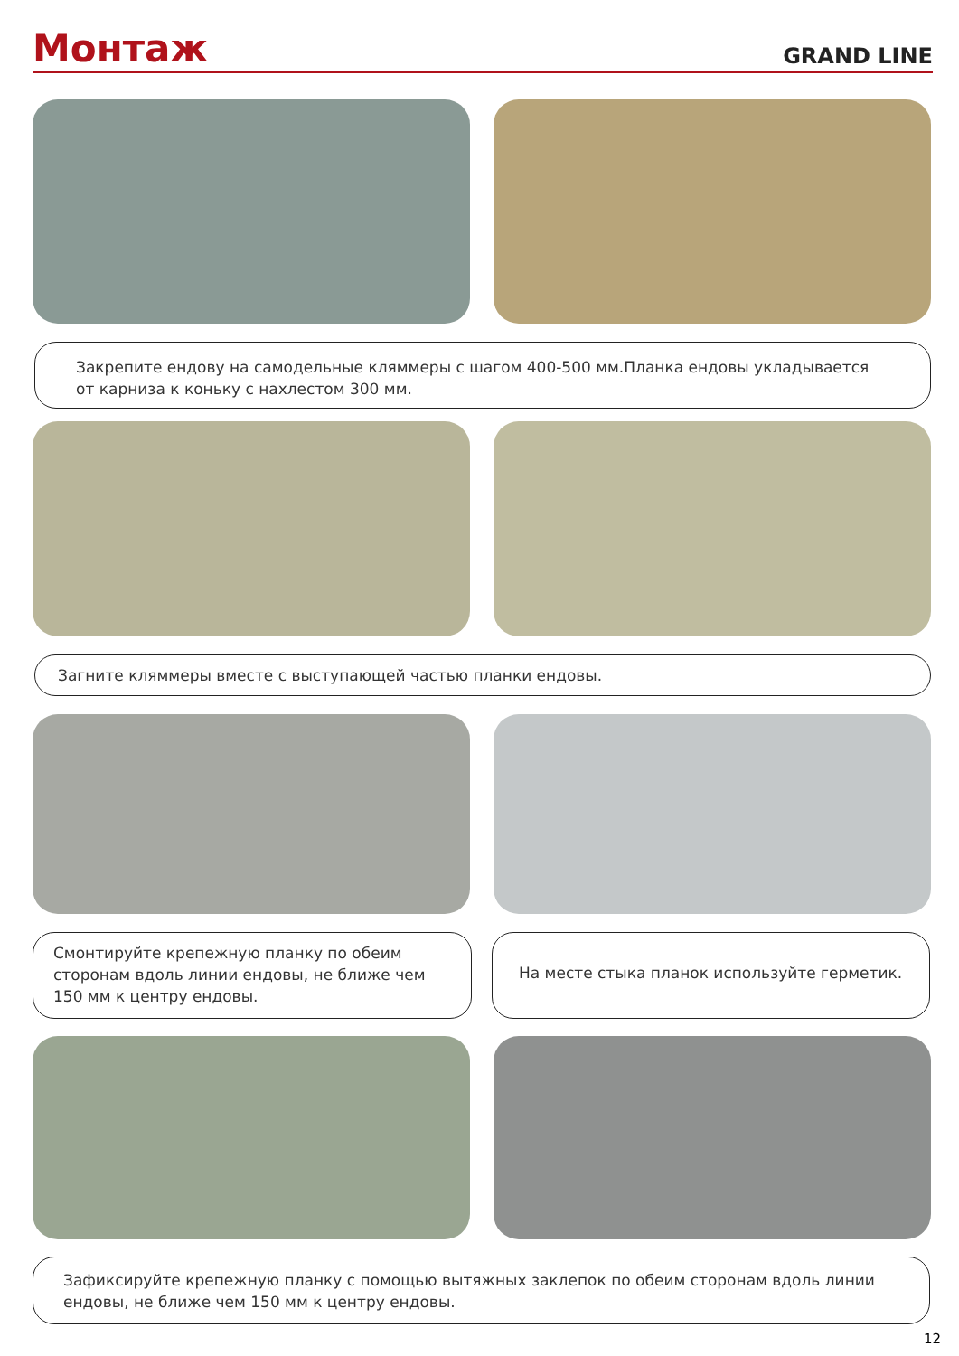Монтаж
GRAND LINE
Закрепите ендову на самодельные кляммеры с шагом 400-500 мм.Планка ендовы укладывается от карниза к коньку с нахлестом 300 мм.
Загните кляммеры вместе с выступающей частью планки ендовы.
Смонтируйте крепежную планку по обеим сторонам вдоль линии ендовы, не ближе чем 150 мм к центру ендовы.
На месте стыка планок используйте герметик.
Зафиксируйте крепежную планку с помощью вытяжных заклепок по обеим сторонам вдоль линии ендовы, не ближе чем 150 мм к центру ендовы.
12